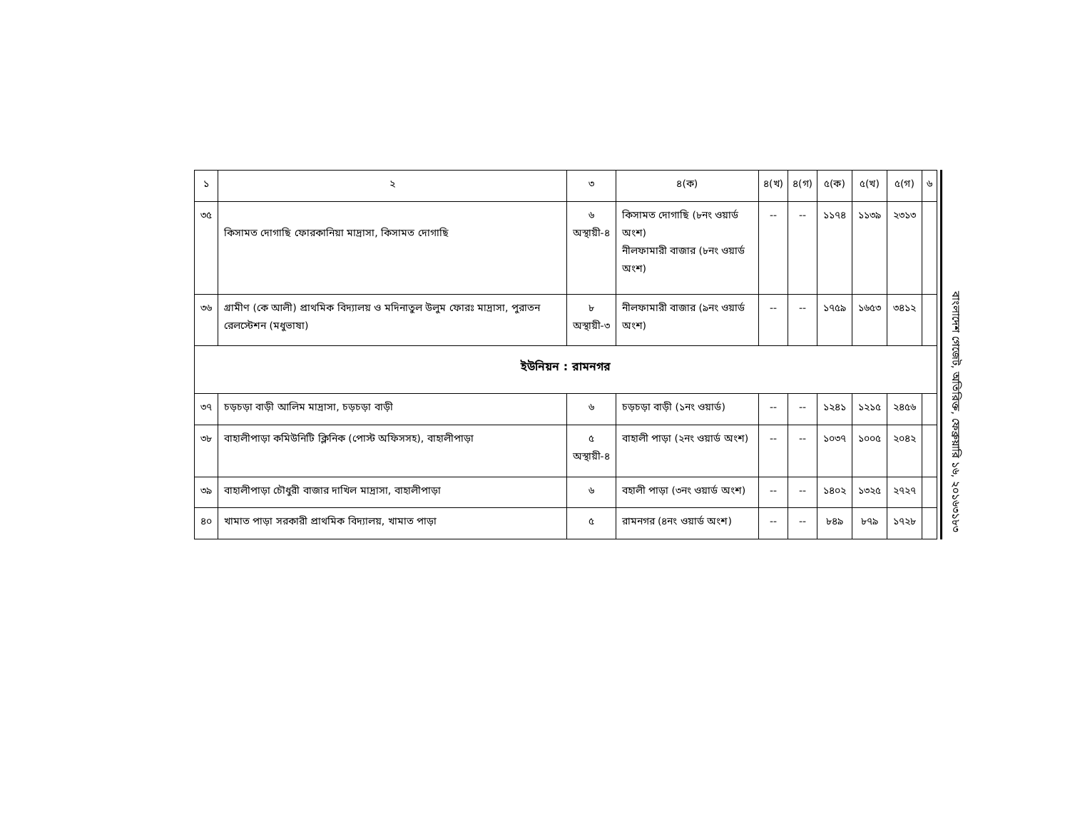| ১ | ২ | ৩ | ৪(ক) | ৪(খ) | ৪(গ) | ৫(ক) | ৫(খ) | ৫(গ) | ৬ |
| ৩৫ | কিসামত দোগাছি ফোরকানিয়া মাদ্রাসা, কিসামত দোগাছি | ৬ অস্থায়ী-৪ | কিসামত দোগাছি (৮নং ওয়ার্ড অংশ) নীলফামারী বাজার (৮নং ওয়ার্ড অংশ) | -- | -- | ১১৭৪ | ১১৩৯ | ২৩১৩ | |
| ৩৬ | গ্রামীণ (কে আলী) প্রাথমিক বিদ্যালয় ও মদিনাতুল উলুম ফোরঃ মাদ্রাসা, পুরাতন রেলস্টেশন (মধুভাষা) | ৮ অস্থায়ী-৩ | নীলফামারী বাজার (৯নং ওয়ার্ড অংশ) | -- | -- | ১৭৫৯ | ১৬৫৩ | ৩৪১২ | |
| ইউনিয়ন : রামনগর | | | | | | | | | |
| ৩৭ | চড়চড়া বাড়ী আলিম মাদ্রাসা, চড়চড়া বাড়ী | ৬ | চড়চড়া বাড়ী (১নং ওয়ার্ড) | -- | -- | ১২৪১ | ১২১৫ | ২৪৫৬ | |
| ৩৮ | বাহালীপাড়া কমিউনিটি ক্লিনিক (পোস্ট অফিসসহ), বাহালীপাড়া | ৫ অস্থায়ী-৪ | বাহালী পাড়া (২নং ওয়ার্ড অংশ) | -- | -- | ১০৩৭ | ১০০৫ | ২০৪২ | |
| ৩৯ | বাহালীপাড়া চৌধুরী বাজার দাখিল মাদ্রাসা, বাহালীপাড়া | ৬ | বহালী পাড়া (৩নং ওয়ার্ড অংশ) | -- | -- | ১৪০২ | ১৩২৫ | ২৭২৭ | |
| ৪০ | খামাত পাড়া সরকারী প্রাথমিক বিদ্যালয়, খামাত পাড়া | ৫ | রামনগর (৪নং ওয়ার্ড অংশ) | -- | -- | ৮৪৯ | ৮৭৯ | ১৭২৮ | |
বাংলাদেশ গেজেট, অতিরিক্ত, ফেব্রুয়ারি ১৬, ২০১৬
৩১৮৩